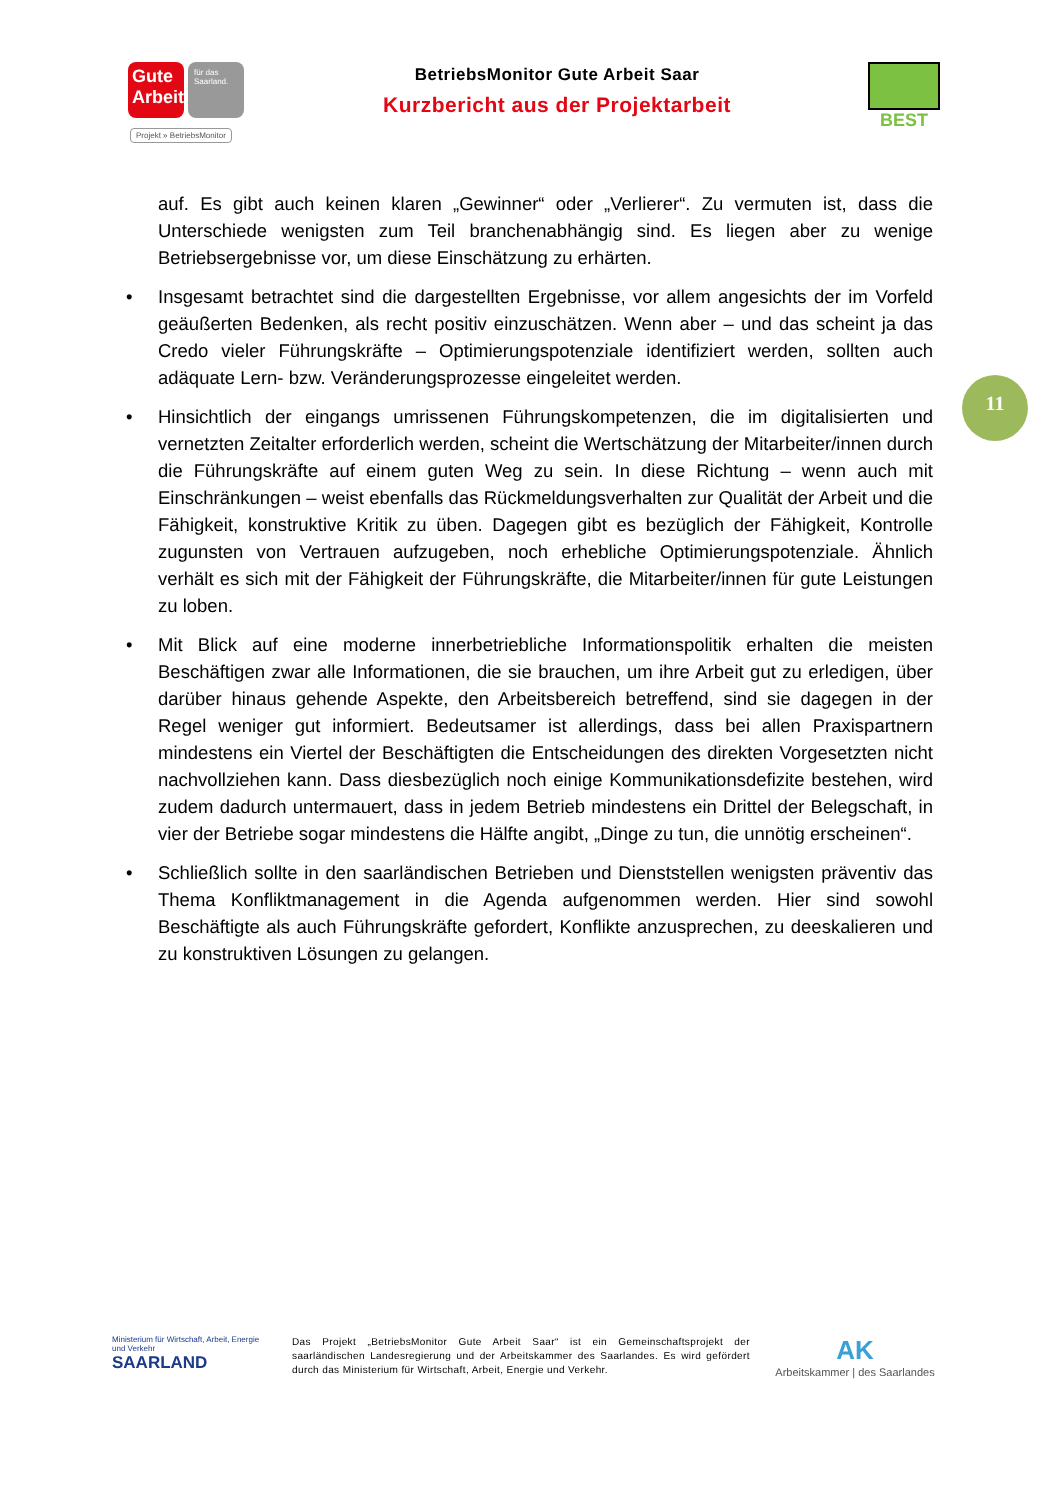Gute Arbeit
für das Saarland.
BetriebsMonitor Gute Arbeit Saar
Kurzbericht aus der Projektarbeit
BEST
Projekt » BetriebsMonitor
auf. Es gibt auch keinen klaren „Gewinner“ oder „Verlierer“. Zu vermuten ist, dass die Unterschiede wenigsten zum Teil branchenabhängig sind. Es liegen aber zu wenige Betriebsergebnisse vor, um diese Einschätzung zu erhärten.
• Insgesamt betrachtet sind die dargestellten Ergebnisse, vor allem angesichts der im Vorfeld geäußerten Bedenken, als recht positiv einzuschätzen. Wenn aber – und das scheint ja das Credo vieler Führungskräfte – Optimierungspotenziale identifiziert werden, sollten auch adäquate Lern- bzw. Veränderungsprozesse eingeleitet werden.
• Hinsichtlich der eingangs umrissenen Führungskompetenzen, die im digitalisierten und vernetzten Zeitalter erforderlich werden, scheint die Wertschätzung der Mitarbeiter/innen durch die Führungskräfte auf einem guten Weg zu sein. In diese Richtung – wenn auch mit Einschränkungen – weist ebenfalls das Rückmeldungsverhalten zur Qualität der Arbeit und die Fähigkeit, konstruktive Kritik zu üben. Dagegen gibt es bezüglich der Fähigkeit, Kontrolle zugunsten von Vertrauen aufzugeben, noch erhebliche Optimierungspotenziale. Ähnlich verhält es sich mit der Fähigkeit der Führungskräfte, die Mitarbeiter/innen für gute Leistungen zu loben.
• Mit Blick auf eine moderne innerbetriebliche Informationspolitik erhalten die meisten Beschäftigen zwar alle Informationen, die sie brauchen, um ihre Arbeit gut zu erledigen, über darüber hinaus gehende Aspekte, den Arbeitsbereich betreffend, sind sie dagegen in der Regel weniger gut informiert. Bedeutsamer ist allerdings, dass bei allen Praxispartnern mindestens ein Viertel der Beschäftigten die Entscheidungen des direkten Vorgesetzten nicht nachvollziehen kann. Dass diesbezüglich noch einige Kommunikationsdefizite bestehen, wird zudem dadurch untermauert, dass in jedem Betrieb mindestens ein Drittel der Belegschaft, in vier der Betriebe sogar mindestens die Hälfte angibt, „Dinge zu tun, die unnötig erscheinen“.
• Schließlich sollte in den saarländischen Betrieben und Dienststellen wenigsten präventiv das Thema Konfliktmanagement in die Agenda aufgenommen werden. Hier sind sowohl Beschäftigte als auch Führungskräfte gefordert, Konflikte anzusprechen, zu deeskalieren und zu konstruktiven Lösungen zu gelangen.
11
Ministerium für Wirtschaft, Arbeit, Energie und Verkehr
SAARLAND
Das Projekt „BetriebsMonitor Gute Arbeit Saar“ ist ein Gemeinschaftsprojekt der saarländischen Landesregierung und der Arbeitskammer des Saarlandes. Es wird gefördert durch das Ministerium für Wirtschaft, Arbeit, Energie und Verkehr.
AK
Arbeitskammer | des Saarlandes